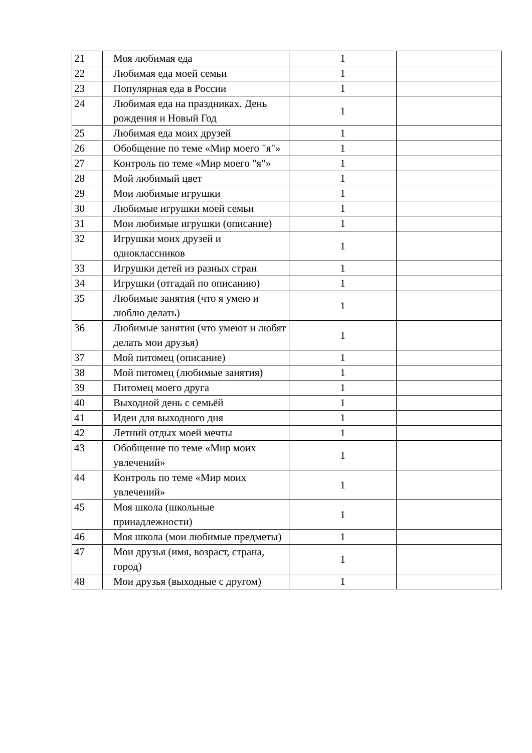| 21 | Моя любимая еда | 1 | |
| 22 | Любимая еда моей семьи | 1 | |
| 23 | Популярная еда в России | 1 | |
| 24 | Любимая еда на праздниках. День рождения и Новый Год | 1 | |
| 25 | Любимая еда моих друзей | 1 | |
| 26 | Обобщение по теме «Мир моего "я"» | 1 | |
| 27 | Контроль по теме «Мир моего "я"» | 1 | |
| 28 | Мой любимый цвет | 1 | |
| 29 | Мои любимые игрушки | 1 | |
| 30 | Любимые игрушки моей семьи | 1 | |
| 31 | Мои любимые игрушки (описание) | 1 | |
| 32 | Игрушки моих друзей и одноклассников | 1 | |
| 33 | Игрушки детей из разных стран | 1 | |
| 34 | Игрушки (отгадай по описанию) | 1 | |
| 35 | Любимые занятия (что я умею и люблю делать) | 1 | |
| 36 | Любимые занятия (что умеют и любят делать мои друзья) | 1 | |
| 37 | Мой питомец (описание) | 1 | |
| 38 | Мой питомец (любимые занятия) | 1 | |
| 39 | Питомец моего друга | 1 | |
| 40 | Выходной день с семьёй | 1 | |
| 41 | Идеи для выходного дня | 1 | |
| 42 | Летний отдых моей мечты | 1 | |
| 43 | Обобщение по теме «Мир моих увлечений» | 1 | |
| 44 | Контроль по теме «Мир моих увлечений» | 1 | |
| 45 | Моя школа (школьные принадлежности) | 1 | |
| 46 | Моя школа (мои любимые предметы) | 1 | |
| 47 | Мои друзья (имя, возраст, страна, город) | 1 | |
| 48 | Мои друзья (выходные с другом) | 1 | |